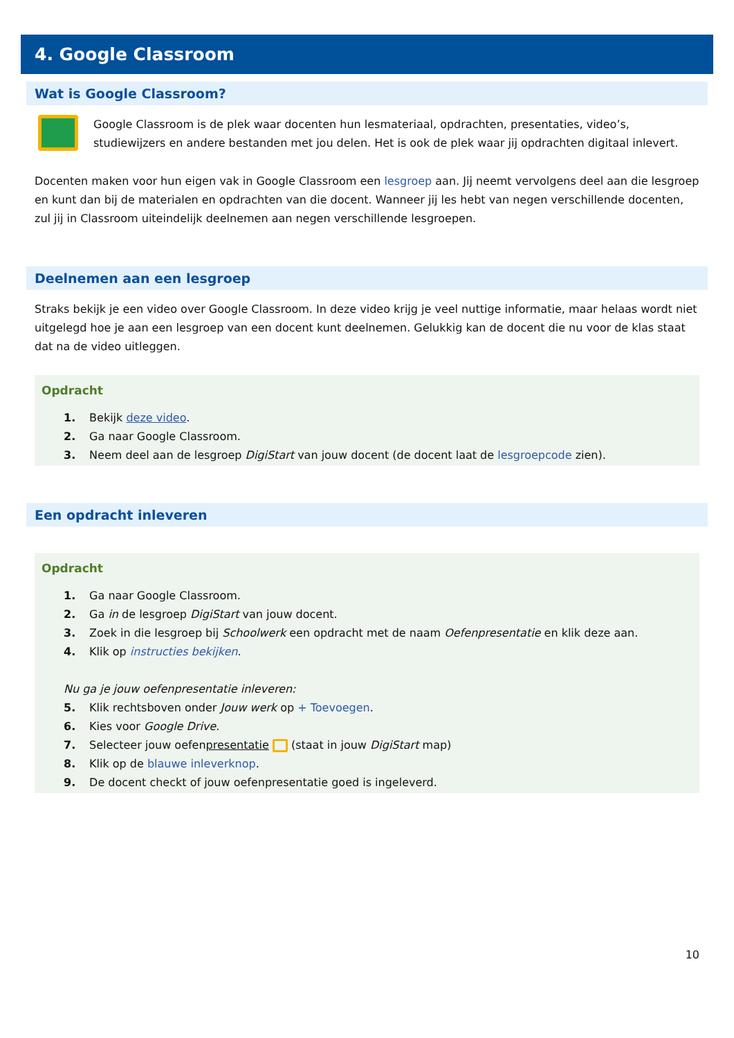4. Google Classroom
Wat is Google Classroom?
Google Classroom is de plek waar docenten hun lesmateriaal, opdrachten, presentaties, video’s, studiewijzers en andere bestanden met jou delen. Het is ook de plek waar jij opdrachten digitaal inlevert.
Docenten maken voor hun eigen vak in Google Classroom een lesgroep aan. Jij neemt vervolgens deel aan die lesgroep en kunt dan bij de materialen en opdrachten van die docent. Wanneer jij les hebt van negen verschillende docenten, zul jij in Classroom uiteindelijk deelnemen aan negen verschillende lesgroepen.
Deelnemen aan een lesgroep
Straks bekijk je een video over Google Classroom. In deze video krijg je veel nuttige informatie, maar helaas wordt niet uitgelegd hoe je aan een lesgroep van een docent kunt deelnemen. Gelukkig kan de docent die nu voor de klas staat dat na de video uitleggen.
Opdracht
1. Bekijk deze video.
2. Ga naar Google Classroom.
3. Neem deel aan de lesgroep DigiStart van jouw docent (de docent laat de lesgroepcode zien).
Een opdracht inleveren
Opdracht
1. Ga naar Google Classroom.
2. Ga in de lesgroep DigiStart van jouw docent.
3. Zoek in die lesgroep bij Schoolwerk een opdracht met de naam Oefenpresentatie en klik deze aan.
4. Klik op instructies bekijken.
Nu ga je jouw oefenpresentatie inleveren:
5. Klik rechtsboven onder Jouw werk op + Toevoegen.
6. Kies voor Google Drive.
7. Selecteer jouw oefenpresentatie (staat in jouw DigiStart map)
8. Klik op de blauwe inleverknop.
9. De docent checkt of jouw oefenpresentatie goed is ingeleverd.
10